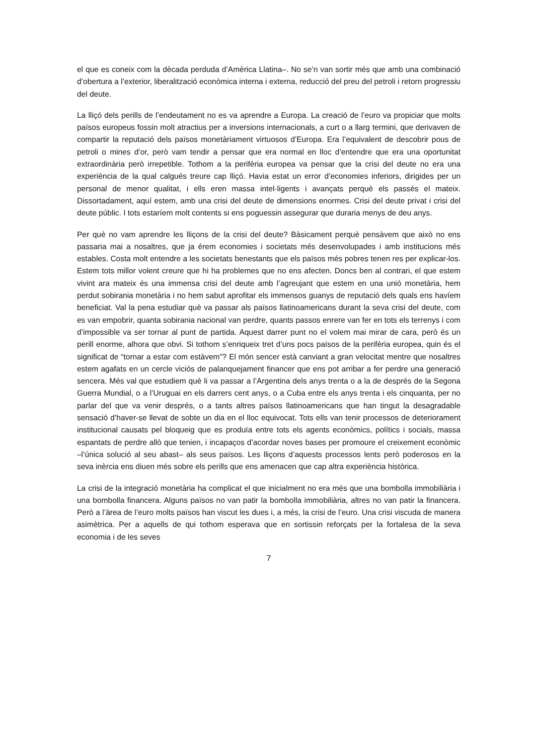el que es coneix com la dècada perduda d’Amèrica Llatina–. No se’n van sortir més que amb una combinació d’obertura a l’exterior, liberalització econòmica interna i externa, reducció del preu del petroli i retorn progressiu del deute.
La lliçó dels perills de l’endeutament no es va aprendre a Europa. La creació de l’euro va propiciar que molts països europeus fossin molt atractius per a inversions internacionals, a curt o a llarg termini, que derivaven de compartir la reputació dels països monetàriament virtuosos d’Europa. Era l’equivalent de descobrir pous de petroli o mines d’or, però vam tendir a pensar que era normal en lloc d’entendre que era una oportunitat extraordinària però irrepetible. Tothom a la perifèria europea va pensar que la crisi del deute no era una experiència de la qual calgués treure cap lliçó. Havia estat un error d’economies inferiors, dirigides per un personal de menor qualitat, i ells eren massa intel·ligents i avançats perquè els passés el mateix. Dissortadament, aquí estem, amb una crisi del deute de dimensions enormes. Crisi del deute privat i crisi del deute públic. I tots estaríem molt contents si ens poguessin assegurar que duraria menys de deu anys.
Per què no vam aprendre les lliçons de la crisi del deute? Bàsicament perquè pensàvem que això no ens passaria mai a nosaltres, que ja érem economies i societats més desenvolupades i amb institucions més estables. Costa molt entendre a les societats benestants que els països més pobres tenen res per explicar-los. Estem tots millor volent creure que hi ha problemes que no ens afecten. Doncs ben al contrari, el que estem vivint ara mateix és una immensa crisi del deute amb l’agreujant que estem en una unió monetària, hem perdut sobirania monetària i no hem sabut aprofitar els immensos guanys de reputació dels quals ens havíem beneficiat. Val la pena estudiar què va passar als països llatinoamericans durant la seva crisi del deute, com es van empobrir, quanta sobirania nacional van perdre, quants passos enrere van fer en tots els terrenys i com d’impossible va ser tornar al punt de partida. Aquest darrer punt no el volem mai mirar de cara, però és un perill enorme, alhora que obvi. Si tothom s’enriqueix tret d’uns pocs països de la perifèria europea, quin és el significat de “tornar a estar com estàvem”? El món sencer està canviant a gran velocitat mentre que nosaltres estem agafats en un cercle viciós de palanquejament financer que ens pot arribar a fer perdre una generació sencera. Més val que estudiem què li va passar a l’Argentina dels anys trenta o a la de després de la Segona Guerra Mundial, o a l’Uruguai en els darrers cent anys, o a Cuba entre els anys trenta i els cinquanta, per no parlar del que va venir després, o a tants altres països llatinoamericans que han tingut la desagradable sensació d’haver-se llevat de sobte un dia en el lloc equivocat. Tots ells van tenir processos de deteriorament institucional causats pel bloqueig que es produïa entre tots els agents econòmics, polítics i socials, massa espantats de perdre allò que tenien, i incapaços d’acordar noves bases per promoure el creixement econòmic –l’única solució al seu abast– als seus països. Les lliçons d’aquests processos lents però poderosos en la seva inèrcia ens diuen més sobre els perills que ens amenacen que cap altra experiència històrica.
La crisi de la integració monetària ha complicat el que inicialment no era més que una bombolla immobiliària i una bombolla financera. Alguns països no van patir la bombolla immobiliària, altres no van patir la financera. Però a l’àrea de l’euro molts països han viscut les dues i, a més, la crisi de l’euro. Una crisi viscuda de manera asimètrica. Per a aquells de qui tothom esperava que en sortissin reforçats per la fortalesa de la seva economia i de les seves
7